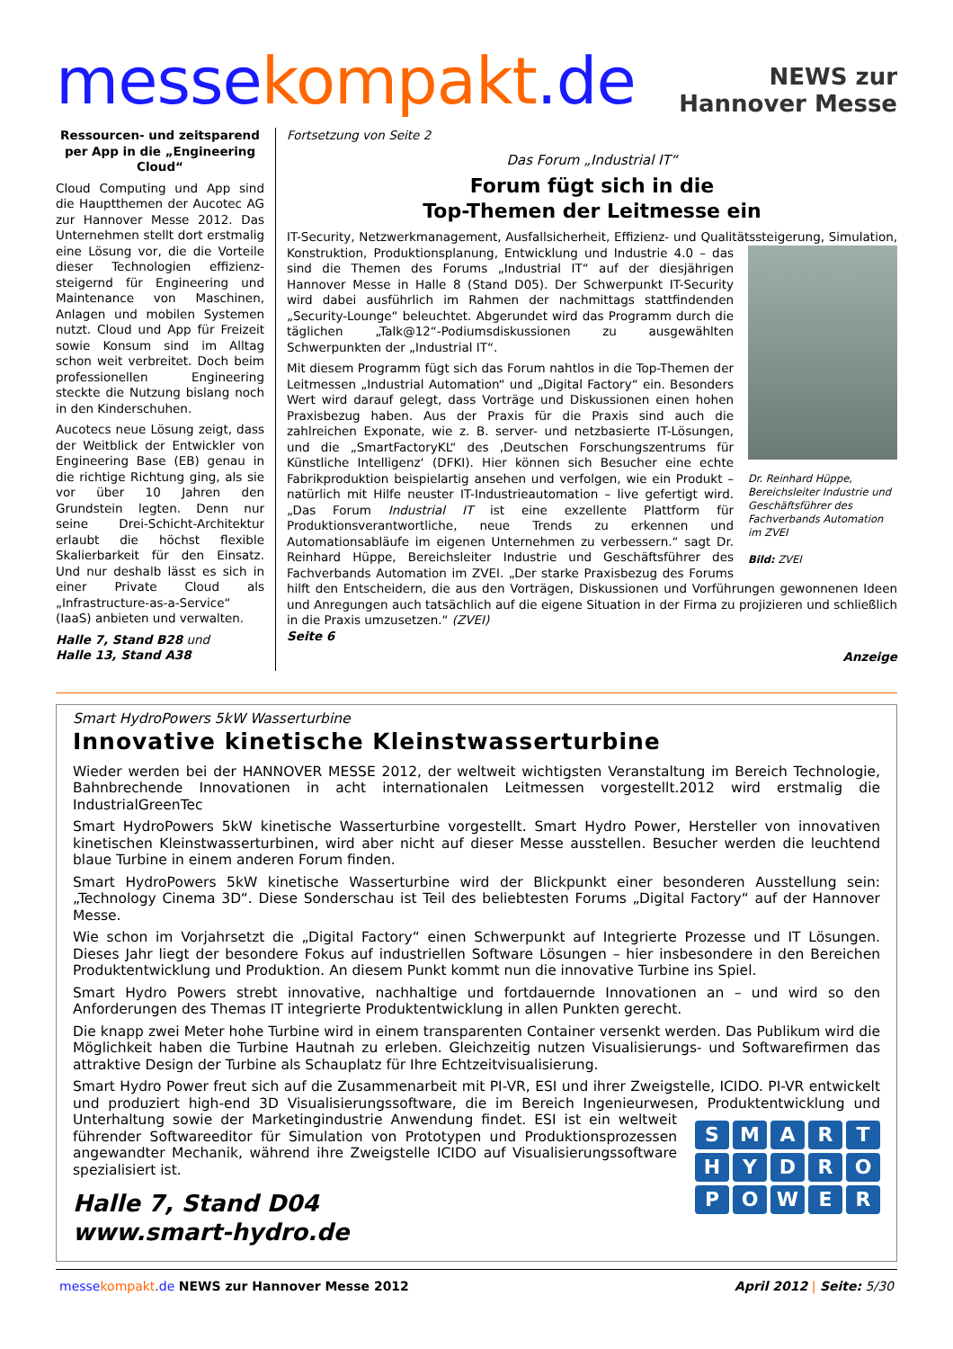messe kompakt.de
NEWS zur
Hannover Messe
Ressourcen- und zeitsparend per App in die „Engineering Cloud“
Cloud Computing und App sind die Hauptthemen der Aucotec AG zur Hannover Messe 2012. Das Unternehmen stellt dort erstmalig eine Lösung vor, die die Vorteile dieser Technologien effizienz-steigernd für Engineering und Maintenance von Maschinen, Anlagen und mobilen Systemen nutzt. Cloud und App für Freizeit sowie Konsum sind im Alltag schon weit verbreitet. Doch beim professionellen Engineering steckte die Nutzung bislang noch in den Kinderschuhen.
Aucotecs neue Lösung zeigt, dass der Weitblick der Entwickler von Engineering Base (EB) genau in die richtige Richtung ging, als sie vor über 10 Jahren den Grundstein legten. Denn nur seine Drei-Schicht-Architektur erlaubt die höchst flexible Skalierbarkeit für den Einsatz. Und nur deshalb lässt es sich in einer Private Cloud als „Infrastructure-as-a-Service“ (IaaS) anbieten und verwalten.
Halle 7, Stand B28 und
Halle 13, Stand A38
Fortsetzung von Seite 2
Das Forum „Industrial IT“
Forum fügt sich in die
Top-Themen der Leitmesse ein
IT-Security, Netzwerkmanagement, Ausfallsicherheit, Effizienz- und Qualitätssteigerung, Simulation, Dr. Reinhard Hüppe, Bereichsleiter Industrie und Geschäftsführer des Fachverbands Automation im ZVEI
Bild: ZVEI Konstruktion, Produktionsplanung, Entwicklung und Industrie 4.0 – das sind die Themen des Forums „Industrial IT“ auf der diesjährigen Hannover Messe in Halle 8 (Stand D05). Der Schwerpunkt IT-Security wird dabei ausführlich im Rahmen der nachmittags stattfindenden „Security-Lounge“ beleuchtet. Abgerundet wird das Programm durch die täglichen „Talk@12“-Podiumsdiskussionen zu ausgewählten Schwerpunkten der „Industrial IT“.
Mit diesem Programm fügt sich das Forum nahtlos in die Top-Themen der Leitmessen „Industrial Automation“ und „Digital Factory“ ein. Besonders Wert wird darauf gelegt, dass Vorträge und Diskussionen einen hohen Praxisbezug haben. Aus der Praxis für die Praxis sind auch die zahlreichen Exponate, wie z. B. server- und netzbasierte IT-Lösungen, und die „SmartFactoryKL“ des ‚Deutschen Forschungszentrums für Künstliche Intelligenz‘ (DFKI). Hier können sich Besucher eine echte Fabrikproduktion beispielartig ansehen und verfolgen, wie ein Produkt – natürlich mit Hilfe neuster IT-Industrieautomation – live gefertigt wird. „Das Forum Industrial IT ist eine exzellente Plattform für Produktionsverantwortliche, neue Trends zu erkennen und Automationsabläufe im eigenen Unternehmen zu verbessern.“ sagt Dr. Reinhard Hüppe, Bereichsleiter Industrie und Geschäftsführer des Fachverbands Automation im ZVEI. „Der starke Praxisbezug des Forums hilft den Entscheidern, die aus den Vorträgen, Diskussionen und Vorführungen gewonnenen Ideen und Anregungen auch tatsächlich auf die eigene Situation in der Firma zu projizieren und schließlich in die Praxis umzusetzen.“ (ZVEI)
Seite 6
Anzeige
Smart HydroPowers 5kW Wasserturbine
Innovative kinetische Kleinstwasserturbine
Wieder werden bei der HANNOVER MESSE 2012, der weltweit wichtigsten Veranstaltung im Bereich Technologie, Bahnbrechende Innovationen in acht internationalen Leitmessen vorgestellt.2012 wird erstmalig die IndustrialGreenTec
Smart HydroPowers 5kW kinetische Wasserturbine vorgestellt. Smart Hydro Power, Hersteller von innovativen kinetischen Kleinstwasserturbinen, wird aber nicht auf dieser Messe ausstellen. Besucher werden die leuchtend blaue Turbine in einem anderen Forum finden.
Smart HydroPowers 5kW kinetische Wasserturbine wird der Blickpunkt einer besonderen Ausstellung sein: „Technology Cinema 3D“. Diese Sonderschau ist Teil des beliebtesten Forums „Digital Factory“ auf der Hannover Messe.
Wie schon im Vorjahrsetzt die „Digital Factory“ einen Schwerpunkt auf Integrierte Prozesse und IT Lösungen. Dieses Jahr liegt der besondere Fokus auf industriellen Software Lösungen – hier insbesondere in den Bereichen Produktentwicklung und Produktion. An diesem Punkt kommt nun die innovative Turbine ins Spiel.
Smart Hydro Powers strebt innovative, nachhaltige und fortdauernde Innovationen an – und wird so den Anforderungen des Themas IT integrierte Produktentwicklung in allen Punkten gerecht.
Die knapp zwei Meter hohe Turbine wird in einem transparenten Container versenkt werden. Das Publikum wird die Möglichkeit haben die Turbine Hautnah zu erleben. Gleichzeitig nutzen Visualisierungs- und Softwarefirmen das attraktive Design der Turbine als Schauplatz für Ihre Echtzeitvisualisierung.
Smart Hydro Power freut sich auf die Zusammenarbeit mit PI-VR, ESI und ihrer Zweigstelle, ICIDO. PI-VR entwickelt und produziert high-end 3D Visualisierungssoftware, die im Bereich Ingenieurwesen, Produktentwicklung und Unterhaltung sowie der Marketingindustrie Anwendung findet.
SMARTHYDROPOWER
ESI ist ein weltweit führender Softwareeditor für Simulation von Prototypen und Produktionsprozessen angewandter Mechanik, während ihre Zweigstelle ICIDO auf Visualisierungssoftware spezialisiert ist.
Halle 7, Stand D04
www.smart-hydro.de
messe kompakt.de NEWS zur Hannover Messe 2012 April 2012 | Seite: 5/30